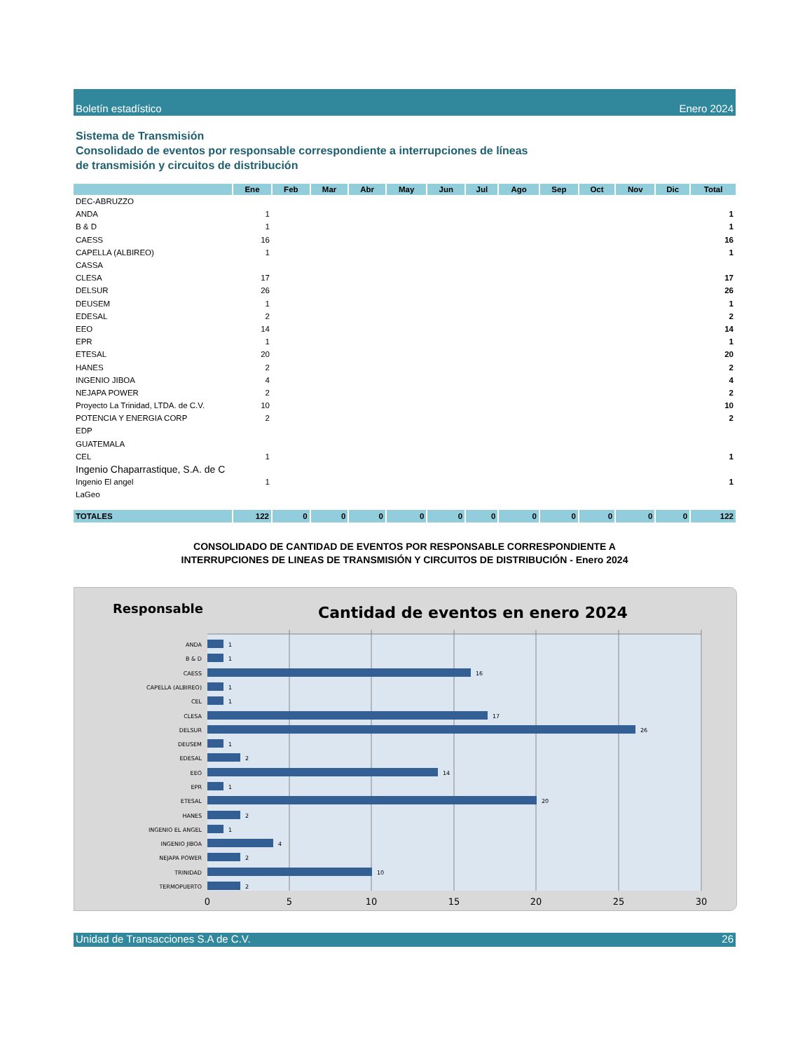Boletín estadístico Enero 2024
Sistema de Transmisión
Consolidado de eventos por responsable correspondiente a interrupciones de líneas
de transmisión y circuitos de distribución
| | Ene | Feb | Mar | Abr | May | Jun | Jul | Ago | Sep | Oct | Nov | Dic | Total |
| --- | --- | --- | --- | --- | --- | --- | --- | --- | --- | --- | --- | --- | --- |
| DEC-ABRUZZO | | | | | | | | | | | | | |
| ANDA | 1 | | | | | | | | | | | | 1 |
| B & D | 1 | | | | | | | | | | | | 1 |
| CAESS | 16 | | | | | | | | | | | | 16 |
| CAPELLA (ALBIREO) | 1 | | | | | | | | | | | | 1 |
| CASSA | | | | | | | | | | | | | |
| CLESA | 17 | | | | | | | | | | | | 17 |
| DELSUR | 26 | | | | | | | | | | | | 26 |
| DEUSEM | 1 | | | | | | | | | | | | 1 |
| EDESAL | 2 | | | | | | | | | | | | 2 |
| EEO | 14 | | | | | | | | | | | | 14 |
| EPR | 1 | | | | | | | | | | | | 1 |
| ETESAL | 20 | | | | | | | | | | | | 20 |
| HANES | 2 | | | | | | | | | | | | 2 |
| INGENIO JIBOA | 4 | | | | | | | | | | | | 4 |
| NEJAPA POWER | 2 | | | | | | | | | | | | 2 |
| Proyecto La Trinidad, LTDA. de C.V. | 10 | | | | | | | | | | | | 10 |
| POTENCIA Y ENERGIA CORP | 2 | | | | | | | | | | | | 2 |
| EDP | | | | | | | | | | | | | |
| GUATEMALA | | | | | | | | | | | | | |
| CEL | 1 | | | | | | | | | | | | 1 |
| Ingenio Chaparrastique, S.A. de C | | | | | | | | | | | | | |
| Ingenio El angel | 1 | | | | | | | | | | | | 1 |
| LaGeo | | | | | | | | | | | | | |
| TOTALES | 122 | 0 | 0 | 0 | 0 | 0 | 0 | 0 | 0 | 0 | 0 | 0 | 122 |
CONSOLIDADO DE CANTIDAD DE EVENTOS POR RESPONSABLE CORRESPONDIENTE A
INTERRUPCIONES DE LINEAS DE TRANSMISIÓN Y CIRCUITOS DE DISTRIBUCIÓN - Enero 2024
Responsable
Cantidad de eventos en enero 2024
ANDA
B & D
CAESS
CAPELLA (ALBIREO)
CEL
CLESA
DELSUR
DEUSEM
EDESAL
EEO
EPR
ETESAL
HANES
INGENIO EL ANGEL
INGENIO JIBOA
NEJAPA POWER
TRINIDAD
TERMOPUERTO
1
1
16
1
1
17
26
1
2
14
1
20
2
1
4
2
10
2
0
5
10
15
20
25
30
Unidad de Transacciones S.A de C.V. 26